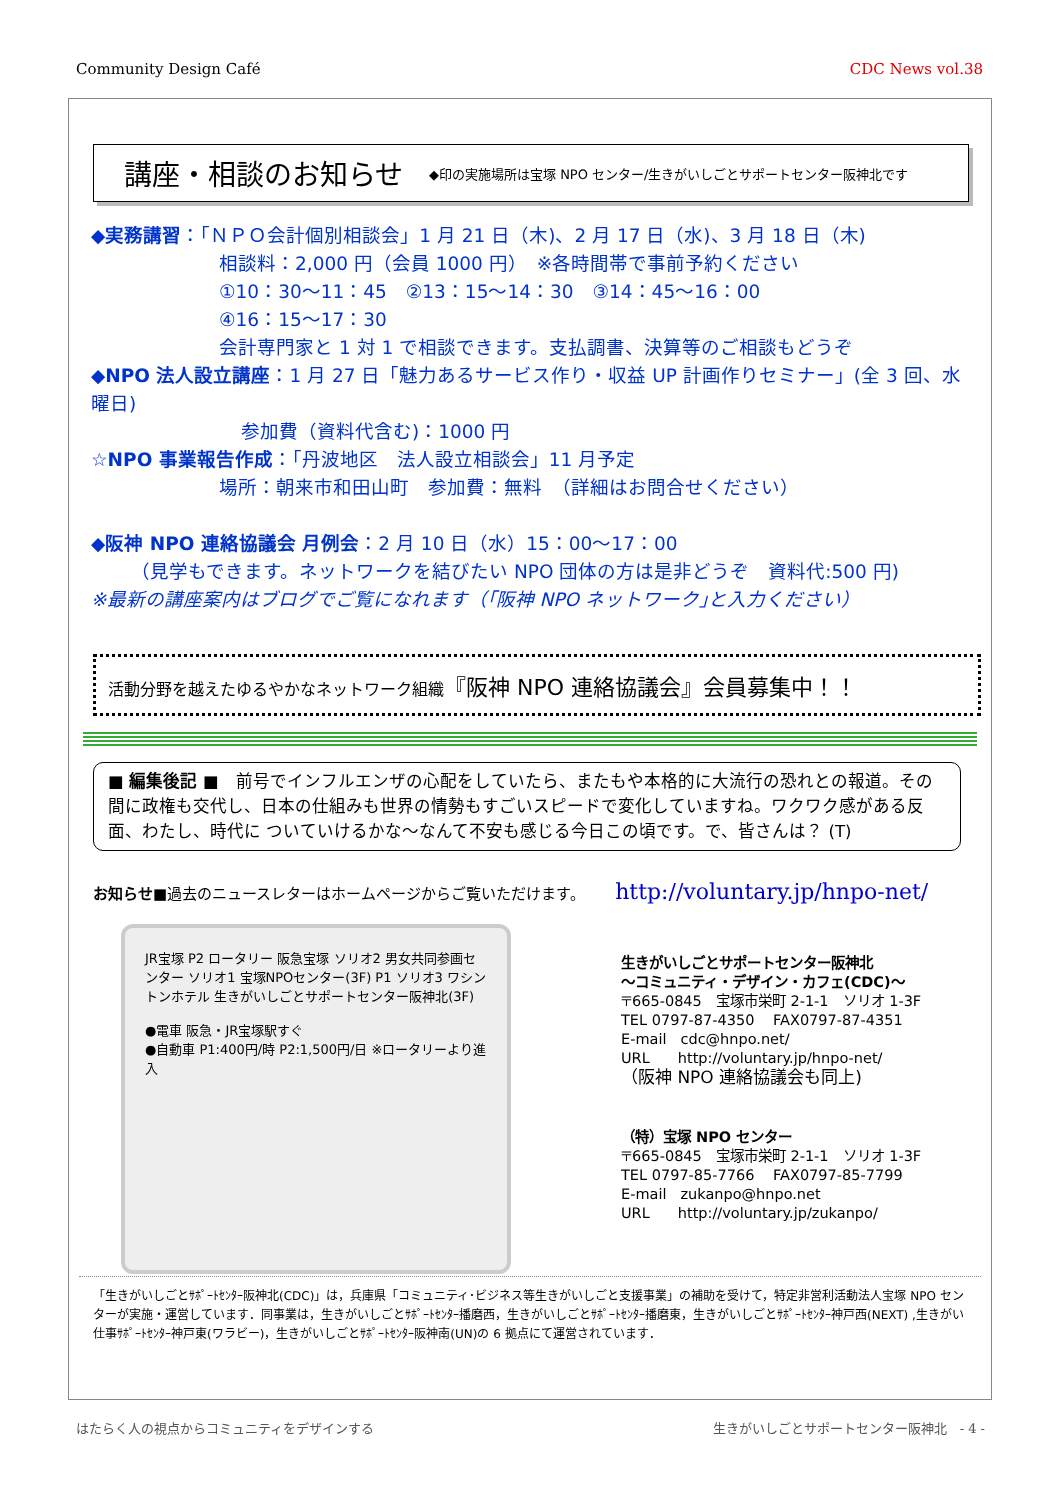Community Design Café CDC News vol.38
講座・相談のお知らせ
◆印の実施場所は宝塚 NPO センター/生きがいしごとサポートセンター阪神北です
◆実務講習：「ＮＰＯ会計個別相談会」1 月 21 日（木)、2 月 17 日（水)、3 月 18 日（木)
相談料：2,000 円（会員 1000 円）　※各時間帯で事前予約ください
①10：30～11：45　②13：15～14：30　③14：45～16：00
④16：15～17：30
会計専門家と 1 対 1 で相談できます。支払調書、決算等のご相談もどうぞ
◆NPO 法人設立講座：1 月 27 日「魅力あるサービス作り・収益 UP 計画作りセミナー」(全 3 回、水曜日)
参加費（資料代含む)：1000 円
☆NPO 事業報告作成：「丹波地区　法人設立相談会」11 月予定
場所：朝来市和田山町　参加費：無料　（詳細はお問合せください）
◆阪神 NPO 連絡協議会 月例会：2 月 10 日（水）15：00～17：00
（見学もできます。ネットワークを結びたい NPO 団体の方は是非どうぞ　資料代:500 円)
※最新の講座案内はブログでご覧になれます（｢阪神 NPO ネットワーク｣と入力ください）
活動分野を越えたゆるやかなネットワーク組織『阪神 NPO 連絡協議会』会員募集中！！
■ 編集後記 ■　前号でインフルエンザの心配をしていたら、またもや本格的に大流行の恐れとの報道。その間に政権も交代し、日本の仕組みも世界の情勢もすごいスピードで変化していますね。ワクワク感がある反面、わたし、時代に ついていけるかな～なんて不安も感じる今日この頃です。で、皆さんは？ (T)
お知らせ■過去のニュースレターはホームページからご覧いただけます。 http://voluntary.jp/hnpo-net/
JR宝塚 P2 ロータリー 阪急宝塚 ソリオ2 男女共同参画センター ソリオ1 宝塚NPOセンター(3F) P1 ソリオ3 ワシントンホテル 生きがいしごとサポートセンター阪神北(3F)
●電車 阪急・JR宝塚駅すぐ
●自動車 P1:400円/時 P2:1,500円/日 ※ロータリーより進入
生きがいしごとサポートセンター阪神北
～コミュニティ・デザイン・カフェ(CDC)～
〒665-0845　宝塚市栄町 2-1-1　ソリオ 1-3F
TEL 0797-87-4350　 FAX0797-87-4351
E-mail　cdc@hnpo.net/
URL　　http://voluntary.jp/hnpo-net/
（阪神 NPO 連絡協議会も同上)
（特）宝塚 NPO センター
〒665-0845　宝塚市栄町 2-1-1　ソリオ 1-3F
TEL 0797-85-7766　 FAX0797-85-7799
E-mail　zukanpo@hnpo.net
URL　　http://voluntary.jp/zukanpo/
「生きがいしごとｻﾎﾟｰﾄｾﾝﾀｰ阪神北(CDC)」は，兵庫県「コミュニティ･ビジネス等生きがいしごと支援事業」の補助を受けて，特定非営利活動法人宝塚 NPO センターが実施・運営しています．同事業は，生きがいしごとｻﾎﾟｰﾄｾﾝﾀｰ播磨西，生きがいしごとｻﾎﾟｰﾄｾﾝﾀｰ播磨東，生きがいしごとｻﾎﾟｰﾄｾﾝﾀｰ神戸西(NEXT) ,生きがい仕事ｻﾎﾟｰﾄｾﾝﾀｰ神戸東(ワラビー)，生きがいしごとｻﾎﾟｰﾄｾﾝﾀｰ阪神南(UN)の 6 拠点にて運営されています．
はたらく人の視点からコミュニティをデザインする 生きがいしごとサポートセンター阪神北　- 4 -